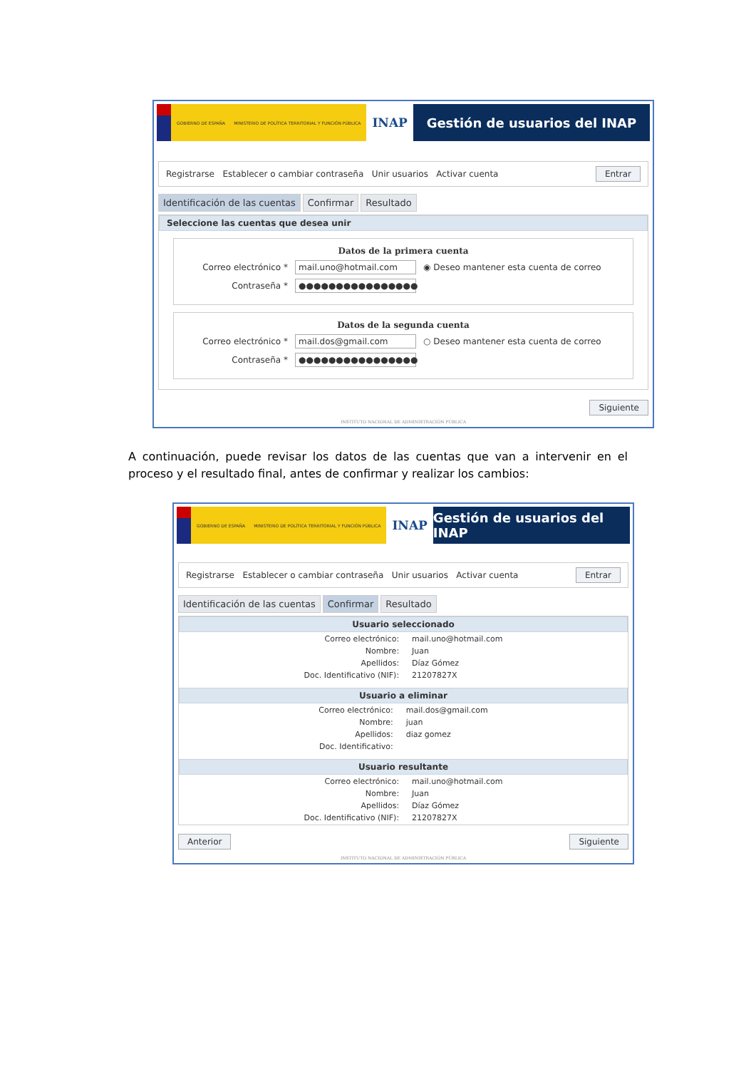GOBIERNO DE ESPAÑA MINISTERIO DE POLÍTICA TERRITORIAL Y FUNCIÓN PÚBLICA
INAP Gestión de usuarios del INAP
Registrarse Establecer o cambiar contraseña Unir usuarios Activar cuenta Entrar
Identificación de las cuentas Confirmar Resultado
Seleccione las cuentas que desea unir
Datos de la primera cuenta
Correo electrónico * mail.uno@hotmail.com ◉ Deseo mantener esta cuenta de correo
Contraseña * ●●●●●●●●●●●●●●●●
Datos de la segunda cuenta
Correo electrónico * mail.dos@gmail.com ○ Deseo mantener esta cuenta de correo
Contraseña * ●●●●●●●●●●●●●●●●
Siguiente
INSTITUTO NACIONAL DE ADMINISTRACIÓN PÚBLICA
A continuación, puede revisar los datos de las cuentas que van a intervenir en el proceso y el resultado final, antes de confirmar y realizar los cambios:
GOBIERNO DE ESPAÑA MINISTERIO DE POLÍTICA TERRITORIAL Y FUNCIÓN PÚBLICA
INAP Gestión de usuarios del INAP
Registrarse Establecer o cambiar contraseña Unir usuarios Activar cuenta Entrar
Identificación de las cuentas Confirmar Resultado
Usuario seleccionado
| Correo electrónico: | mail.uno@hotmail.com |
| Nombre: | Juan |
| Apellidos: | Díaz Gómez |
| Doc. Identificativo (NIF): | 21207827X |
Usuario a eliminar
| Correo electrónico: | mail.dos@gmail.com |
| Nombre: | juan |
| Apellidos: | diaz gomez |
| Doc. Identificativo: | |
Usuario resultante
| Correo electrónico: | mail.uno@hotmail.com |
| Nombre: | Juan |
| Apellidos: | Díaz Gómez |
| Doc. Identificativo (NIF): | 21207827X |
Anterior Siguiente
INSTITUTO NACIONAL DE ADMINISTRACIÓN PÚBLICA